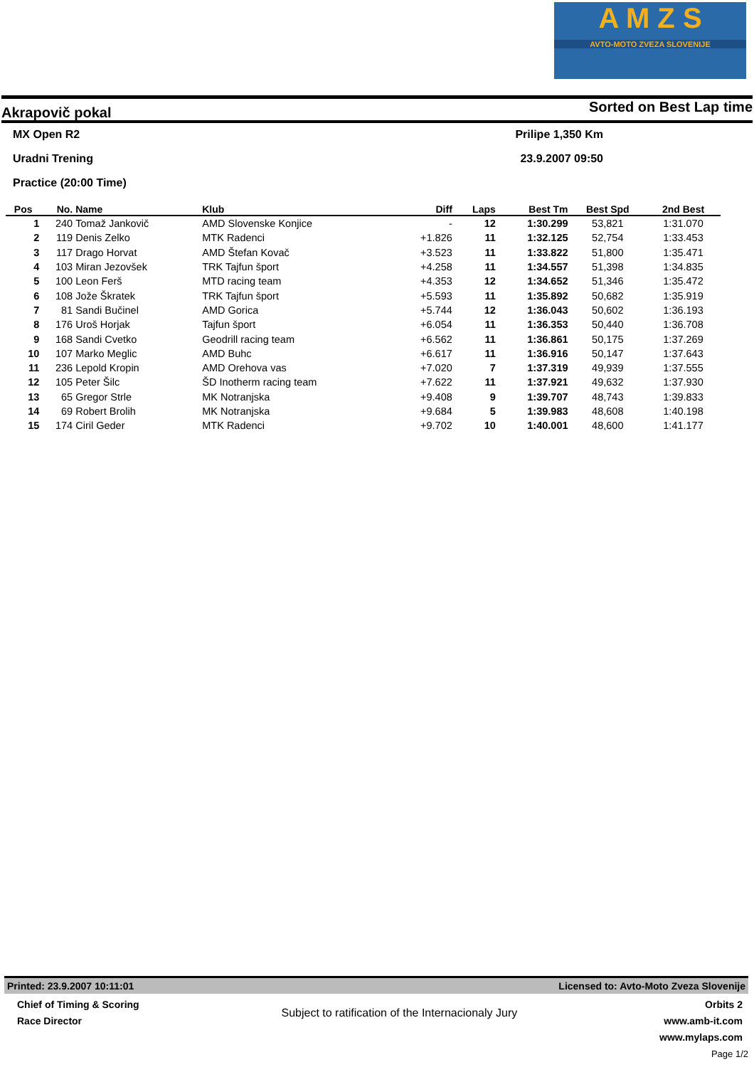A M Z S
AVTO-MOTO ZVEZA SLOVENIJE
Akrapovič pokal Sorted on Best Lap time
MX Open R2 Prilipe 1,350 Km
Uradni Trening 23.9.2007 09:50
Practice (20:00 Time)
| Pos | No. | Name | Klub | Diff | Laps | Best Tm | Best Spd | 2nd Best |
| --- | --- | --- | --- | --- | --- | --- | --- | --- |
| 1 | 240 | Tomaž Jankovič | AMD Slovenske Konjice | - | 12 | 1:30.299 | 53,821 | 1:31.070 |
| 2 | 119 | Denis Zelko | MTK Radenci | +1.826 | 11 | 1:32.125 | 52,754 | 1:33.453 |
| 3 | 117 | Drago Horvat | AMD Štefan Kovač | +3.523 | 11 | 1:33.822 | 51,800 | 1:35.471 |
| 4 | 103 | Miran Jezovšek | TRK Tajfun šport | +4.258 | 11 | 1:34.557 | 51,398 | 1:34.835 |
| 5 | 100 | Leon Ferš | MTD racing team | +4.353 | 12 | 1:34.652 | 51,346 | 1:35.472 |
| 6 | 108 | Jože Škratek | TRK Tajfun šport | +5.593 | 11 | 1:35.892 | 50,682 | 1:35.919 |
| 7 | 81 | Sandi Bučinel | AMD Gorica | +5.744 | 12 | 1:36.043 | 50,602 | 1:36.193 |
| 8 | 176 | Uroš Horjak | Tajfun šport | +6.054 | 11 | 1:36.353 | 50,440 | 1:36.708 |
| 9 | 168 | Sandi Cvetko | Geodrill racing team | +6.562 | 11 | 1:36.861 | 50,175 | 1:37.269 |
| 10 | 107 | Marko Meglic | AMD Buhc | +6.617 | 11 | 1:36.916 | 50,147 | 1:37.643 |
| 11 | 236 | Lepold Kropin | AMD Orehova vas | +7.020 | 7 | 1:37.319 | 49,939 | 1:37.555 |
| 12 | 105 | Peter Šilc | ŠD Inotherm racing team | +7.622 | 11 | 1:37.921 | 49,632 | 1:37.930 |
| 13 | 65 | Gregor Strle | MK Notranjska | +9.408 | 9 | 1:39.707 | 48,743 | 1:39.833 |
| 14 | 69 | Robert Brolih | MK Notranjska | +9.684 | 5 | 1:39.983 | 48,608 | 1:40.198 |
| 15 | 174 | Ciril Geder | MTK Radenci | +9.702 | 10 | 1:40.001 | 48,600 | 1:41.177 |
Printed: 23.9.2007 10:11:01 Licensed to: Avto-Moto Zveza Slovenije
Chief of Timing & Scoring
Race Director
Subject to ratification of the Internacionaly Jury
Orbits 2
www.amb-it.com
www.mylaps.com
Page 1/2